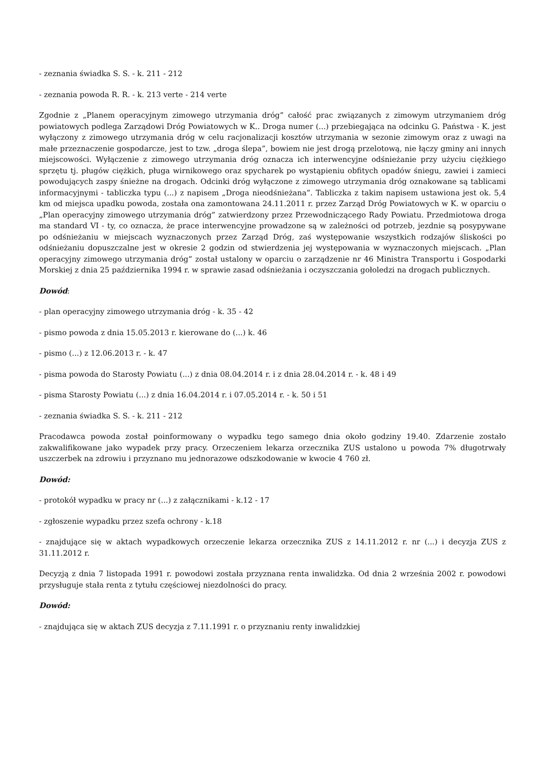- zeznania świadka S. S. - k. 211 - 212
- zeznania powoda R. R. - k. 213 verte - 214 verte
Zgodnie z „Planem operacyjnym zimowego utrzymania dróg” całość prac związanych z zimowym utrzymaniem dróg powiatowych podlega Zarządowi Dróg Powiatowych w K.. Droga numer (...) przebiegająca na odcinku G. Państwa - K. jest wyłączony z zimowego utrzymania dróg w celu racjonalizacji kosztów utrzymania w sezonie zimowym oraz z uwagi na małe przeznaczenie gospodarcze, jest to tzw. „droga ślepa”, bowiem nie jest drogą przelotową, nie łączy gminy ani innych miejscowości. Wyłączenie z zimowego utrzymania dróg oznacza ich interwencyjne odśnieżanie przy użyciu ciężkiego sprzętu tj. pługów ciężkich, pługa wirnikowego oraz spycharek po wystąpieniu obfitych opadów śniegu, zawiei i zamieci powodujących zaspy śnieżne na drogach. Odcinki dróg wyłączone z zimowego utrzymania dróg oznakowane są tablicami informacyjnymi - tabliczka typu (...) z napisem „Droga nieodśnieżana”. Tabliczka z takim napisem ustawiona jest ok. 5,4 km od miejsca upadku powoda, została ona zamontowana 24.11.2011 r. przez Zarząd Dróg Powiatowych w K. w oparciu o „Plan operacyjny zimowego utrzymania dróg” zatwierdzony przez Przewodniczącego Rady Powiatu. Przedmiotowa droga ma standard VI - ty, co oznacza, że prace interwencyjne prowadzone są w zależności od potrzeb, jezdnie są posypywane po odśnieżaniu w miejscach wyznaczonych przez Zarząd Dróg, zaś występowanie wszystkich rodzajów śliskości po odśnieżaniu dopuszczalne jest w okresie 2 godzin od stwierdzenia jej występowania w wyznaczonych miejscach. „Plan operacyjny zimowego utrzymania dróg” został ustalony w oparciu o zarządzenie nr 46 Ministra Transportu i Gospodarki Morskiej z dnia 25 października 1994 r. w sprawie zasad odśnieżania i oczyszczania gołoledzi na drogach publicznych.
Dowód:
- plan operacyjny zimowego utrzymania dróg - k. 35 - 42
- pismo powoda z dnia 15.05.2013 r. kierowane do (...) k. 46
- pismo (...) z 12.06.2013 r. - k. 47
- pisma powoda do Starosty Powiatu (...) z dnia 08.04.2014 r. i z dnia 28.04.2014 r. - k. 48 i 49
- pisma Starosty Powiatu (...) z dnia 16.04.2014 r. i 07.05.2014 r. - k. 50 i 51
- zeznania świadka S. S. - k. 211 - 212
Pracodawca powoda został poinformowany o wypadku tego samego dnia około godziny 19.40. Zdarzenie zostało zakwalifikowane jako wypadek przy pracy. Orzeczeniem lekarza orzecznika ZUS ustalono u powoda 7% długotrwały uszczerbek na zdrowiu i przyznano mu jednorazowe odszkodowanie w kwocie 4 760 zł.
Dowód:
- protokół wypadku w pracy nr (...) z załącznikami - k.12 - 17
- zgłoszenie wypadku przez szefa ochrony - k.18
- znajdujące się w aktach wypadkowych orzeczenie lekarza orzecznika ZUS z 14.11.2012 r. nr (...) i decyzja ZUS z 31.11.2012 r.
Decyzją z dnia 7 listopada 1991 r. powodowi została przyznana renta inwalidzka. Od dnia 2 września 2002 r. powodowi przysługuje stała renta z tytułu częściowej niezdolności do pracy.
Dowód:
- znajdująca się w aktach ZUS decyzja z 7.11.1991 r. o przyznaniu renty inwalidzkiej